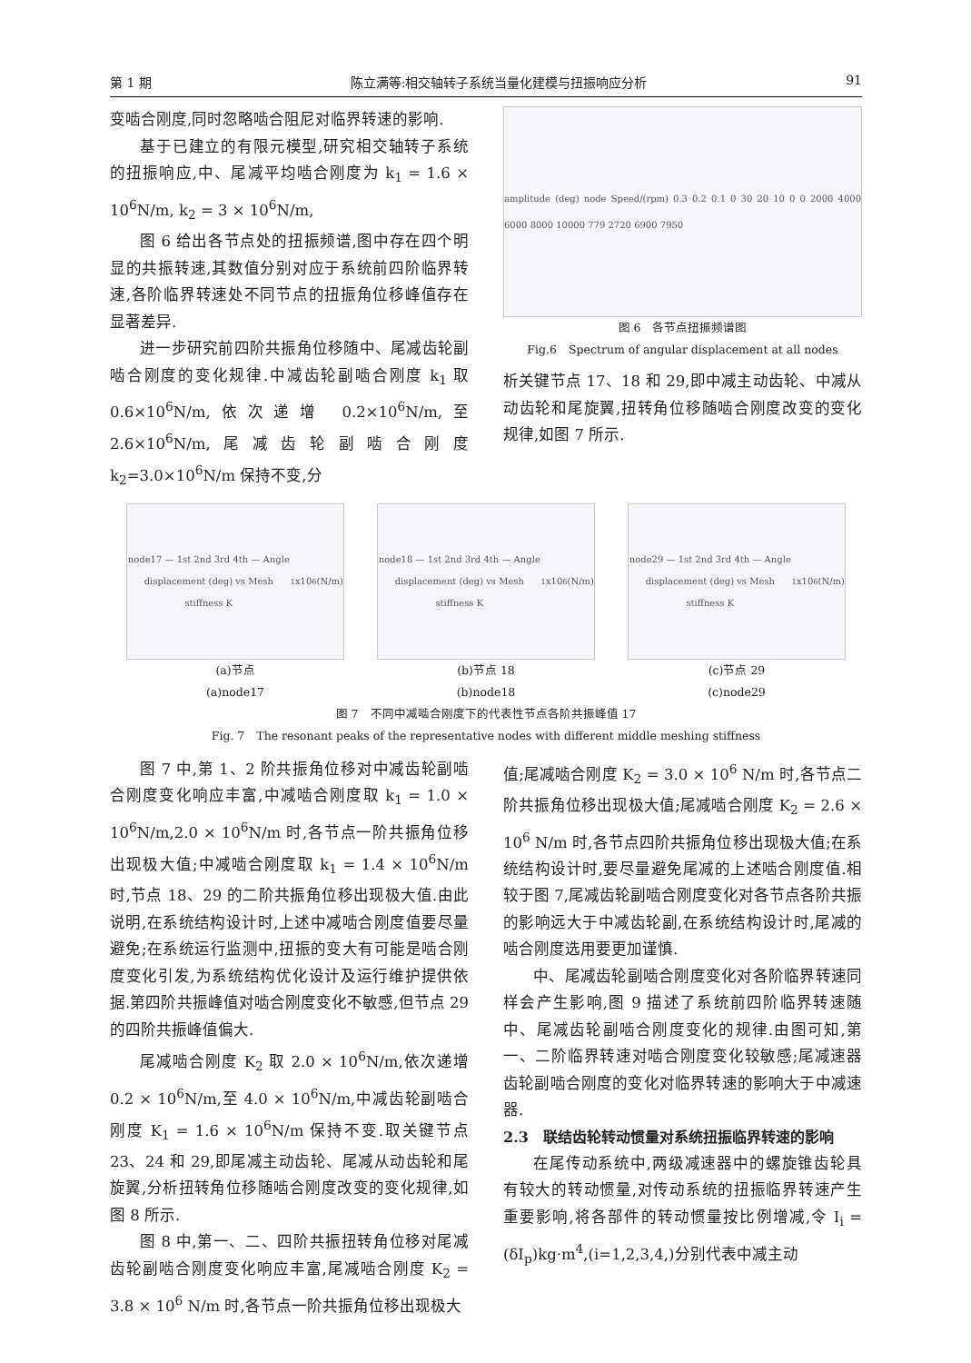第 1 期 陈立满等:相交轴转子系统当量化建模与扭振响应分析 91
变啮合刚度,同时忽略啮合阻尼对临界转速的影响.
基于已建立的有限元模型,研究相交轴转子系统的扭振响应,中、尾减平均啮合刚度为 k<sub>1</sub> = 1.6 × 10<sup>6</sup>N/m, k<sub>2</sub> = 3 × 10<sup>6</sup>N/m,
图 6 给出各节点处的扭振频谱,图中存在四个明显的共振转速,其数值分别对应于系统前四阶临界转速,各阶临界转速处不同节点的扭振角位移峰值存在显著差异.
进一步研究前四阶共振角位移随中、尾减齿轮副啮合刚度的变化规律.中减齿轮副啮合刚度 k<sub>1</sub> 取 0.6×10<sup>6</sup>N/m,依次递增 0.2×10<sup>6</sup>N/m,至 2.6×10<sup>6</sup>N/m,尾减齿轮副啮合刚度 k<sub>2</sub>=3.0×10<sup>6</sup>N/m 保持不变,分
amplitude (deg) node Speed/(rpm) 0.3 0.2 0.1 0 30 20 10 0 0 2000 4000 6000 8000 10000 779 2720 6900 7950
图 6　各节点扭振频谱图
Fig.6　Spectrum of angular displacement at all nodes
析关键节点 17、18 和 29,即中减主动齿轮、中减从动齿轮和尾旋翼,扭转角位移随啮合刚度改变的变化规律,如图 7 所示.
node17 — 1st 2nd 3rd 4th — Angle displacement (deg) vs Mesh stiffness K<sub>1</sub>x10<sup>6</sup> (N/m)
(a)节点
(a)node17
node18 — 1st 2nd 3rd 4th — Angle displacement (deg) vs Mesh stiffness K<sub>1</sub>x10<sup>6</sup> (N/m)
(b)节点 18
(b)node18
node29 — 1st 2nd 3rd 4th — Angle displacement (deg) vs Mesh stiffness K<sub>1</sub>x10<sup>6</sup> (N/m)
(c)节点 29
(c)node29
图 7　不同中减啮合刚度下的代表性节点各阶共振峰值 17
Fig. 7　The resonant peaks of the representative nodes with different middle meshing stiffness
图 7 中,第 1、2 阶共振角位移对中减齿轮副啮合刚度变化响应丰富,中减啮合刚度取 k<sub>1</sub> = 1.0 × 10<sup>6</sup>N/m,2.0 × 10<sup>6</sup>N/m 时,各节点一阶共振角位移出现极大值;中减啮合刚度取 k<sub>1</sub> = 1.4 × 10<sup>6</sup>N/m 时,节点 18、29 的二阶共振角位移出现极大值.由此说明,在系统结构设计时,上述中减啮合刚度值要尽量避免;在系统运行监测中,扭振的变大有可能是啮合刚度变化引发,为系统结构优化设计及运行维护提供依据.第四阶共振峰值对啮合刚度变化不敏感,但节点 29 的四阶共振峰值偏大.
尾减啮合刚度 K<sub>2</sub> 取 2.0 × 10<sup>6</sup>N/m,依次递增 0.2 × 10<sup>6</sup>N/m,至 4.0 × 10<sup>6</sup>N/m,中减齿轮副啮合刚度 K<sub>1</sub> = 1.6 × 10<sup>6</sup>N/m 保持不变.取关键节点 23、24 和 29,即尾减主动齿轮、尾减从动齿轮和尾旋翼,分析扭转角位移随啮合刚度改变的变化规律,如图 8 所示.
图 8 中,第一、二、四阶共振扭转角位移对尾减齿轮副啮合刚度变化响应丰富,尾减啮合刚度 K<sub>2</sub> = 3.8 × 10<sup>6</sup> N/m 时,各节点一阶共振角位移出现极大
值;尾减啮合刚度 K<sub>2</sub> = 3.0 × 10<sup>6</sup> N/m 时,各节点二阶共振角位移出现极大值;尾减啮合刚度 K<sub>2</sub> = 2.6 × 10<sup>6</sup> N/m 时,各节点四阶共振角位移出现极大值;在系统结构设计时,要尽量避免尾减的上述啮合刚度值.相较于图 7,尾减齿轮副啮合刚度变化对各节点各阶共振的影响远大于中减齿轮副,在系统结构设计时,尾减的啮合刚度选用要更加谨慎.
中、尾减齿轮副啮合刚度变化对各阶临界转速同样会产生影响,图 9 描述了系统前四阶临界转速随中、尾减齿轮副啮合刚度变化的规律.由图可知,第一、二阶临界转速对啮合刚度变化较敏感;尾减速器齿轮副啮合刚度的变化对临界转速的影响大于中减速器.
2.3　联结齿轮转动惯量对系统扭振临界转速的影响
在尾传动系统中,两级减速器中的螺旋锥齿轮具有较大的转动惯量,对传动系统的扭振临界转速产生重要影响,将各部件的转动惯量按比例增减,令 I<sub>i</sub> = (δI<sub>p</sub>)kg·m<sup>4</sup>,(i=1,2,3,4,)分别代表中减主动